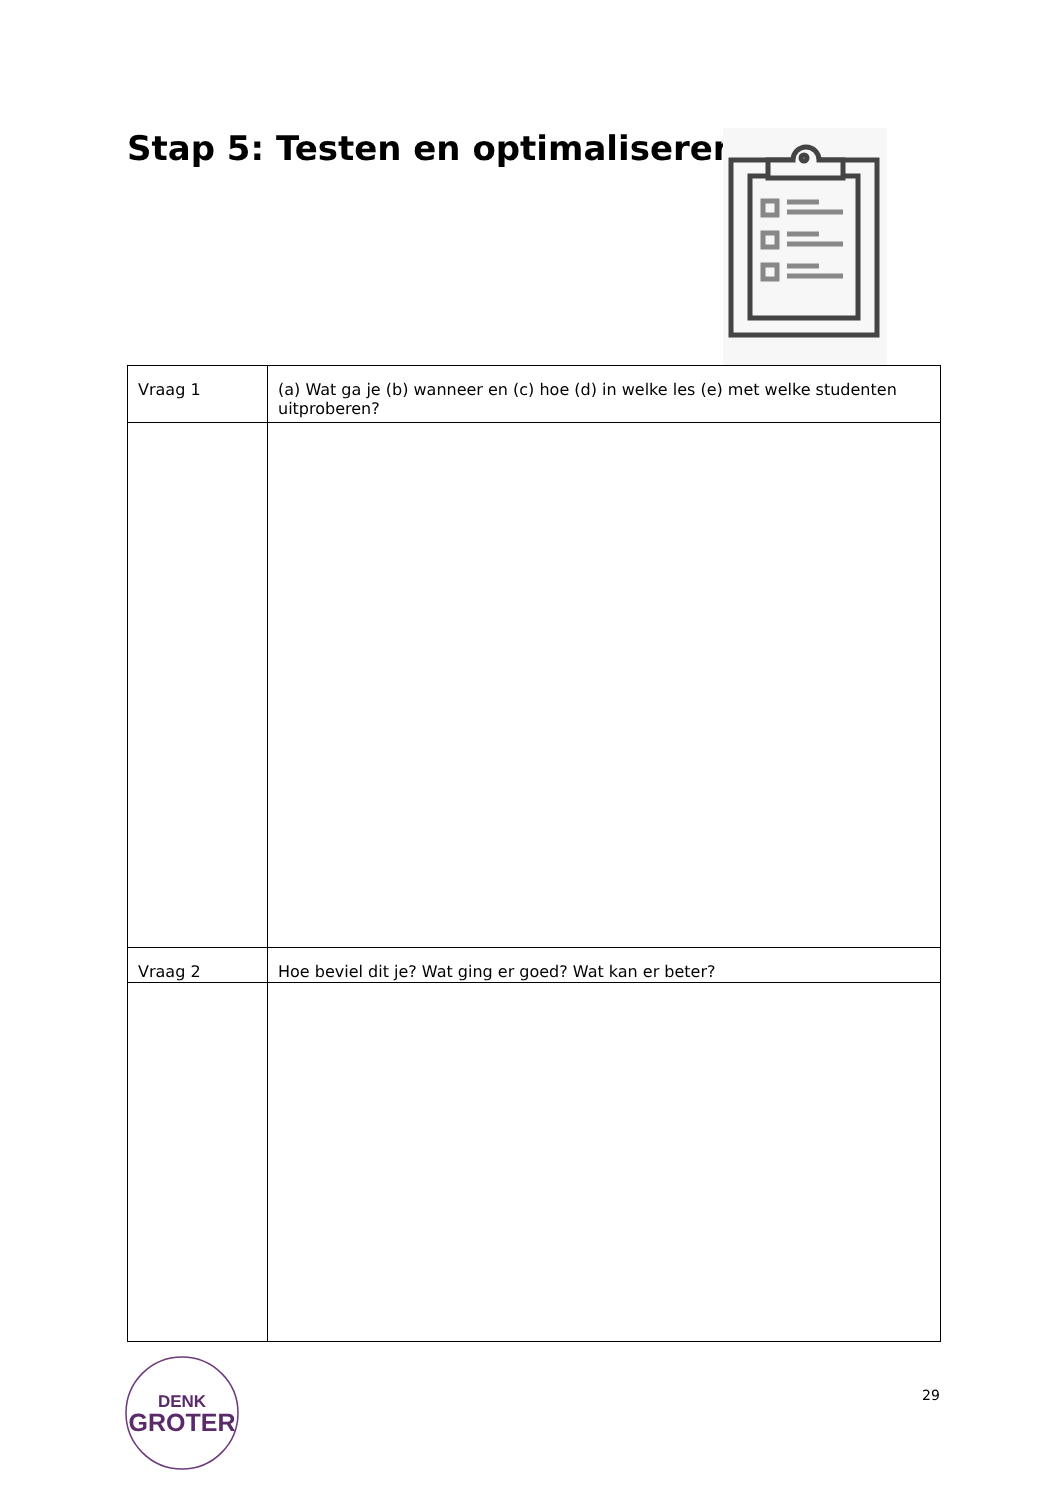Stap 5: Testen en optimaliseren
| Vraag 1 | (a) Wat ga je (b) wanneer en (c) hoe (d) in welke les (e) met welke studenten uitproberen? |
| Vraag 2 | Hoe beviel dit je? Wat ging er goed? Wat kan er beter? |
DENK
GROTER
29